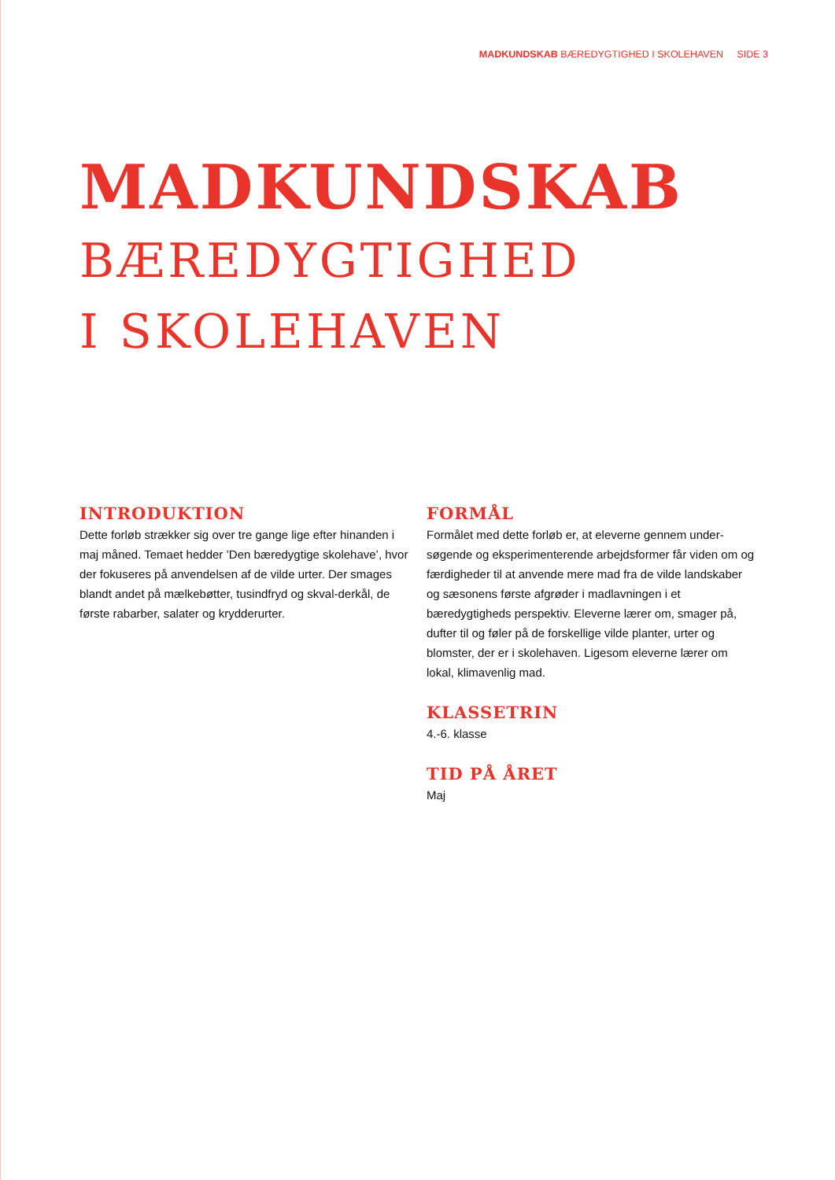MADKUNDSKAB BÆREDYGTIGHED I SKOLEHAVEN SIDE 3
MADKUNDSKAB
BÆREDYGTIGHED
I SKOLEHAVEN
INTRODUKTION
Dette forløb strækker sig over tre gange lige efter hinanden i maj måned. Temaet hedder ’Den bæredygtige skolehave’, hvor der fokuseres på anvendelsen af de vilde urter. Der smages blandt andet på mælkebøtter, tusindfryd og skval-derkål, de første rabarber, salater og krydderurter.
FORMÅL
Formålet med dette forløb er, at eleverne gennem under-søgende og eksperimenterende arbejdsformer får viden om og færdigheder til at anvende mere mad fra de vilde landskaber og sæsonens første afgrøder i madlavningen i et bæredygtigheds perspektiv. Eleverne lærer om, smager på, dufter til og føler på de forskellige vilde planter, urter og blomster, der er i skolehaven. Ligesom eleverne lærer om lokal, klimavenlig mad.
KLASSETRIN
4.-6. klasse
TID PÅ ÅRET
Maj